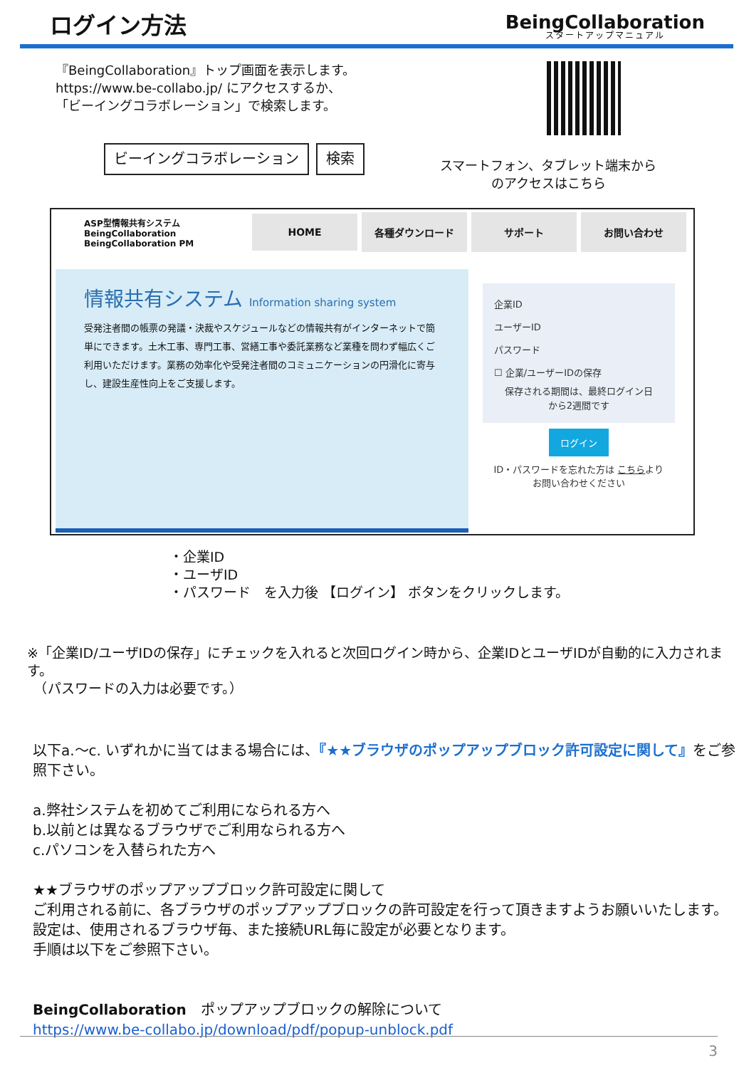ログイン方法
BeingCollaboration
スタートアップマニュアル
『BeingCollaboration』トップ画面を表示します。
https://www.be-collabo.jp/ にアクセスするか、
「ビーイングコラボレーション」で検索します。
ビーイングコラボレーション 検索
スマートフォン、タブレット端末から
のアクセスはこちら
ASP型情報共有システム
BeingCollaboration
BeingCollaboration PM
HOME 各種ダウンロード サポート お問い合わせ
情報共有システム Information sharing system
受発注者間の帳票の発議・決裁やスケジュールなどの情報共有がインターネットで簡単にできます。土木工事、専門工事、営繕工事や委託業務など業種を問わず幅広くご利用いただけます。業務の効率化や受発注者間のコミュニケーションの円滑化に寄与し、建設生産性向上をご支援します。
企業ID
ユーザーID
パスワード
☐ 企業/ユーザーIDの保存
保存される期間は、最終ログイン日
から2週間です
ログイン
ID・パスワードを忘れた方は こちらより
お問い合わせください
・企業ID
・ユーザID
・パスワード　を入力後 【ログイン】 ボタンをクリックします。
※「企業ID/ユーザIDの保存」にチェックを入れると次回ログイン時から、企業IDとユーザIDが自動的に入力されます。
　（パスワードの入力は必要です。）
以下a.～c. いずれかに当てはまる場合には、『★★ブラウザのポップアップブロック許可設定に関して』をご参照下さい。
a.弊社システムを初めてご利用になられる方へ
b.以前とは異なるブラウザでご利用なられる方へ
c.パソコンを入替られた方へ
★★ブラウザのポップアップブロック許可設定に関して
ご利用される前に、各ブラウザのポップアップブロックの許可設定を行って頂きますようお願いいたします。
設定は、使用されるブラウザ毎、また接続URL毎に設定が必要となります。
手順は以下をご参照下さい。
BeingCollaboration　ポップアップブロックの解除について
https://www.be-collabo.jp/download/pdf/popup-unblock.pdf
3